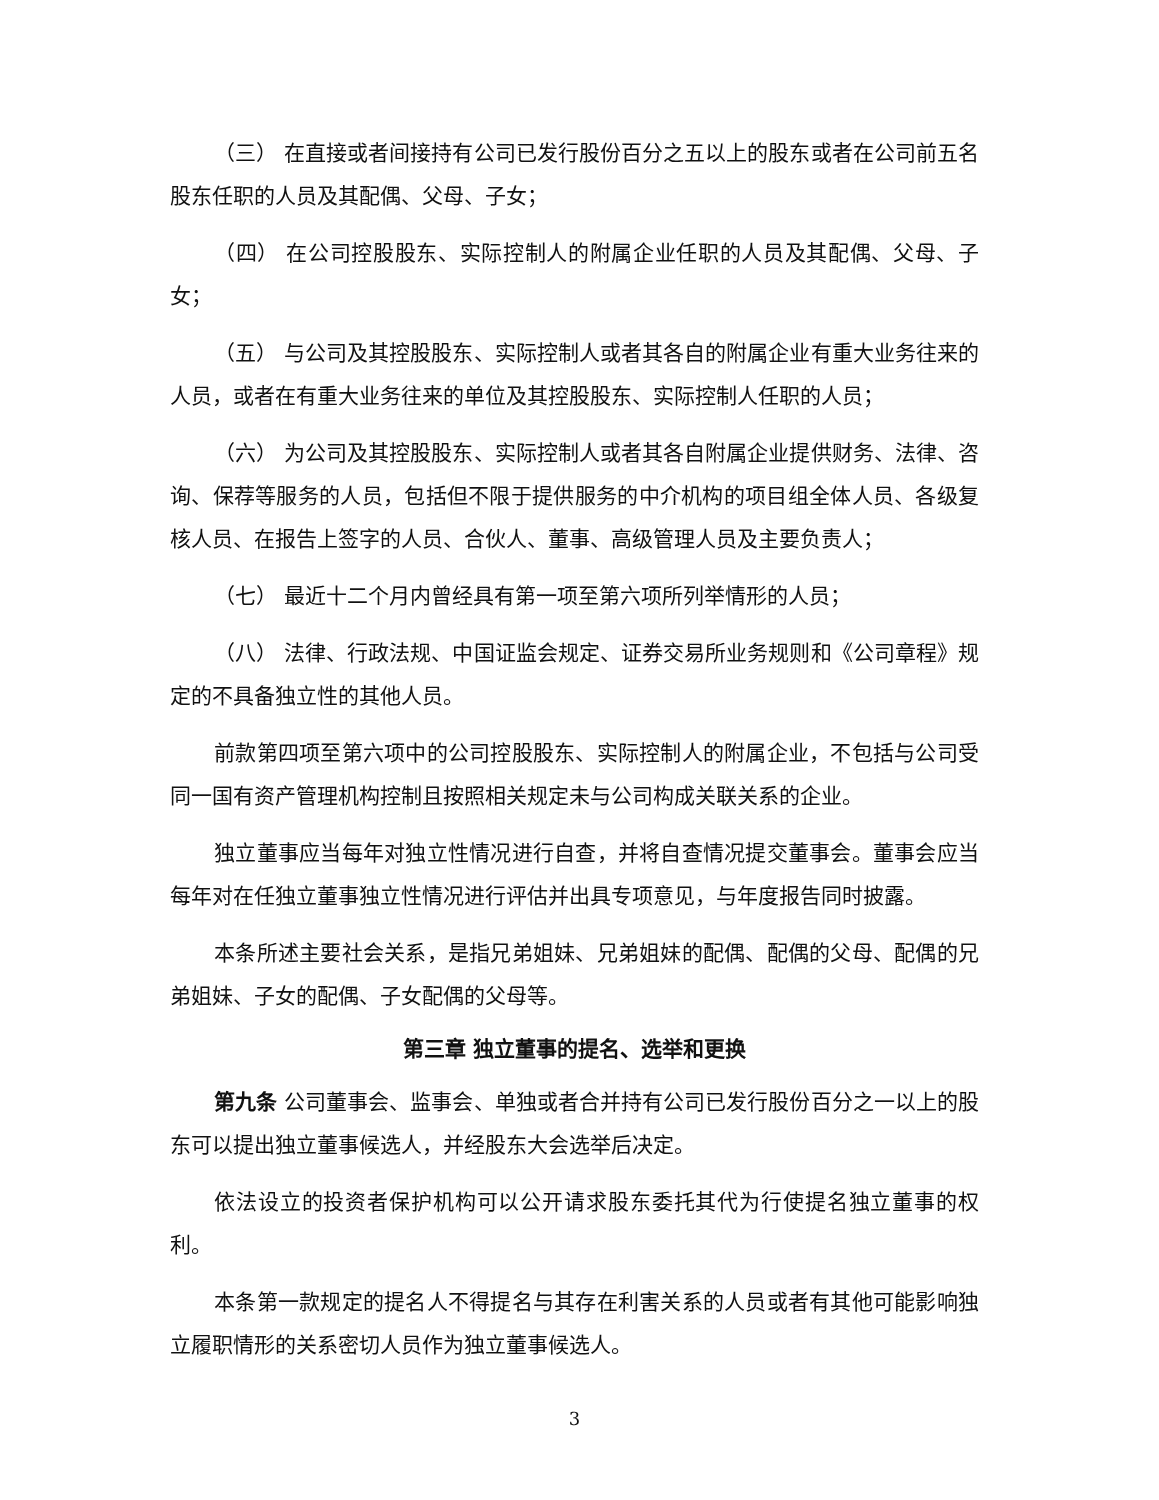（三） 在直接或者间接持有公司已发行股份百分之五以上的股东或者在公司前五名股东任职的人员及其配偶、父母、子女；
（四） 在公司控股股东、实际控制人的附属企业任职的人员及其配偶、父母、子女；
（五） 与公司及其控股股东、实际控制人或者其各自的附属企业有重大业务往来的人员，或者在有重大业务往来的单位及其控股股东、实际控制人任职的人员；
（六） 为公司及其控股股东、实际控制人或者其各自附属企业提供财务、法律、咨询、保荐等服务的人员，包括但不限于提供服务的中介机构的项目组全体人员、各级复核人员、在报告上签字的人员、合伙人、董事、高级管理人员及主要负责人；
（七） 最近十二个月内曾经具有第一项至第六项所列举情形的人员；
（八） 法律、行政法规、中国证监会规定、证券交易所业务规则和《公司章程》规定的不具备独立性的其他人员。
前款第四项至第六项中的公司控股股东、实际控制人的附属企业，不包括与公司受同一国有资产管理机构控制且按照相关规定未与公司构成关联关系的企业。
独立董事应当每年对独立性情况进行自查，并将自查情况提交董事会。董事会应当每年对在任独立董事独立性情况进行评估并出具专项意见，与年度报告同时披露。
本条所述主要社会关系，是指兄弟姐妹、兄弟姐妹的配偶、配偶的父母、配偶的兄弟姐妹、子女的配偶、子女配偶的父母等。
第三章 独立董事的提名、选举和更换
第九条 公司董事会、监事会、单独或者合并持有公司已发行股份百分之一以上的股东可以提出独立董事候选人，并经股东大会选举后决定。
依法设立的投资者保护机构可以公开请求股东委托其代为行使提名独立董事的权利。
本条第一款规定的提名人不得提名与其存在利害关系的人员或者有其他可能影响独立履职情形的关系密切人员作为独立董事候选人。
3